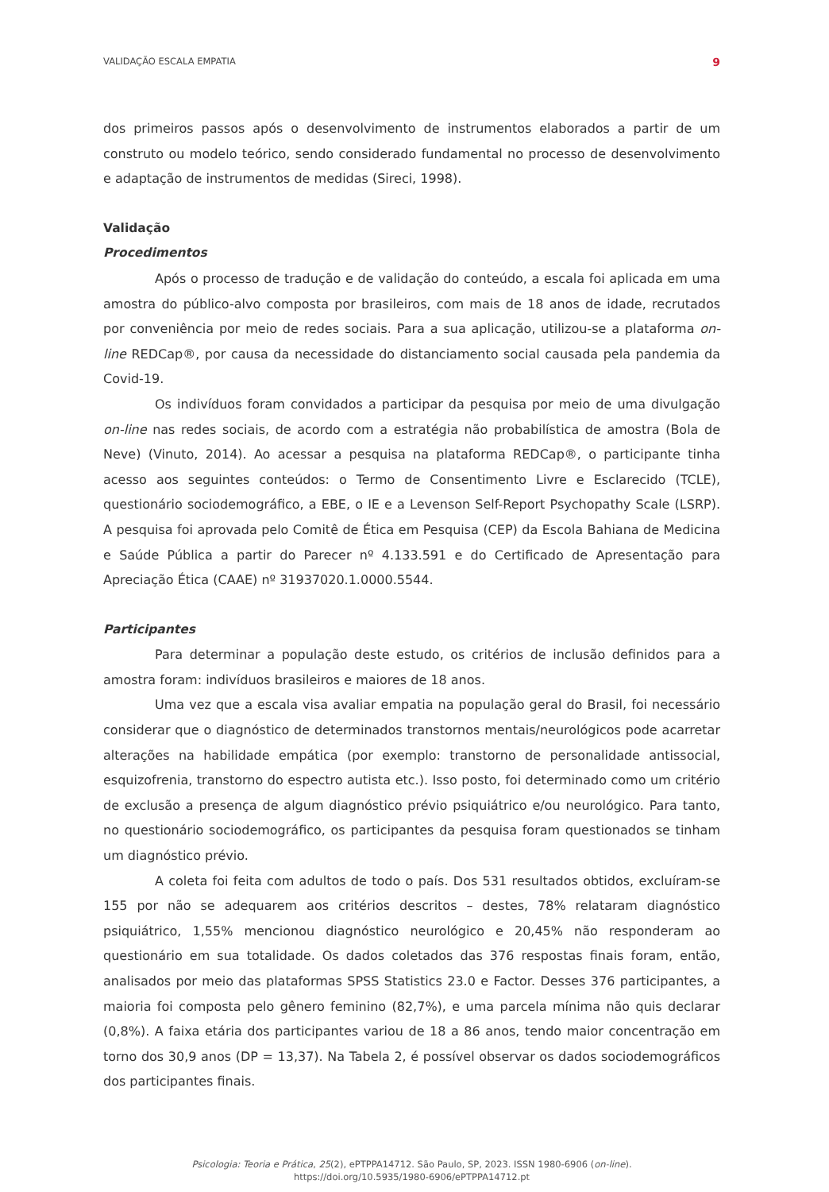VALIDAÇÃO ESCALA EMPATIA 9
dos primeiros passos após o desenvolvimento de instrumentos elaborados a partir de um construto ou modelo teórico, sendo considerado fundamental no processo de desenvolvimento e adaptação de instrumentos de medidas (Sireci, 1998).
Validação
Procedimentos
Após o processo de tradução e de validação do conteúdo, a escala foi aplicada em uma amostra do público-alvo composta por brasileiros, com mais de 18 anos de idade, recrutados por conveniência por meio de redes sociais. Para a sua aplicação, utilizou-se a plataforma on-line REDCap®, por causa da necessidade do distanciamento social causada pela pandemia da Covid-19.
Os indivíduos foram convidados a participar da pesquisa por meio de uma divulgação on-line nas redes sociais, de acordo com a estratégia não probabilística de amostra (Bola de Neve) (Vinuto, 2014). Ao acessar a pesquisa na plataforma REDCap®, o participante tinha acesso aos seguintes conteúdos: o Termo de Consentimento Livre e Esclarecido (TCLE), questionário sociodemográfico, a EBE, o IE e a Levenson Self-Report Psychopathy Scale (LSRP). A pesquisa foi aprovada pelo Comitê de Ética em Pesquisa (CEP) da Escola Bahiana de Medicina e Saúde Pública a partir do Parecer nº 4.133.591 e do Certificado de Apresentação para Apreciação Ética (CAAE) nº 31937020.1.0000.5544.
Participantes
Para determinar a população deste estudo, os critérios de inclusão definidos para a amostra foram: indivíduos brasileiros e maiores de 18 anos.
Uma vez que a escala visa avaliar empatia na população geral do Brasil, foi necessário considerar que o diagnóstico de determinados transtornos mentais/neurológicos pode acarretar alterações na habilidade empática (por exemplo: transtorno de personalidade antissocial, esquizofrenia, transtorno do espectro autista etc.). Isso posto, foi determinado como um critério de exclusão a presença de algum diagnóstico prévio psiquiátrico e/ou neurológico. Para tanto, no questionário sociodemográfico, os participantes da pesquisa foram questionados se tinham um diagnóstico prévio.
A coleta foi feita com adultos de todo o país. Dos 531 resultados obtidos, excluíram-se 155 por não se adequarem aos critérios descritos – destes, 78% relataram diagnóstico psiquiátrico, 1,55% mencionou diagnóstico neurológico e 20,45% não responderam ao questionário em sua totalidade. Os dados coletados das 376 respostas finais foram, então, analisados por meio das plataformas SPSS Statistics 23.0 e Factor. Desses 376 participantes, a maioria foi composta pelo gênero feminino (82,7%), e uma parcela mínima não quis declarar (0,8%). A faixa etária dos participantes variou de 18 a 86 anos, tendo maior concentração em torno dos 30,9 anos (DP = 13,37). Na Tabela 2, é possível observar os dados sociodemográficos dos participantes finais.
Psicologia: Teoria e Prática, 25(2), ePTPPA14712. São Paulo, SP, 2023. ISSN 1980-6906 (on-line).
https://doi.org/10.5935/1980-6906/ePTPPA14712.pt